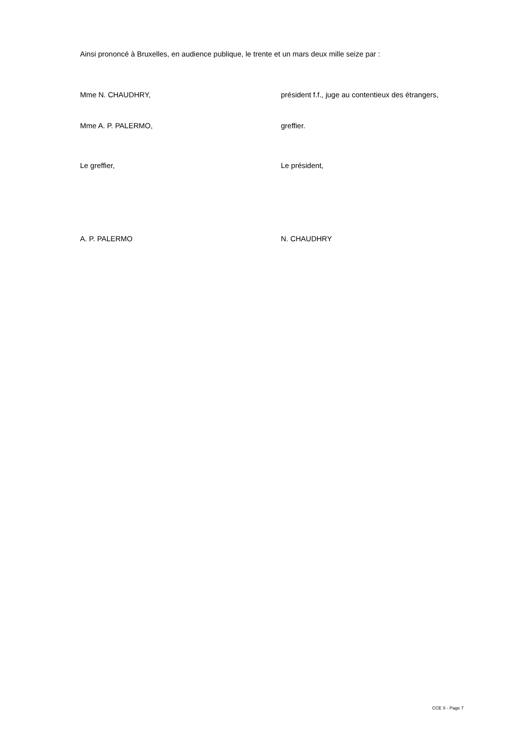Ainsi prononcé à Bruxelles, en audience publique, le trente et un mars deux mille seize par :
Mme N. CHAUDHRY, président f.f., juge au contentieux des étrangers,
Mme A. P. PALERMO, greffier.
Le greffier, Le président,
A. P. PALERMO N. CHAUDHRY
CCE X - Page 7